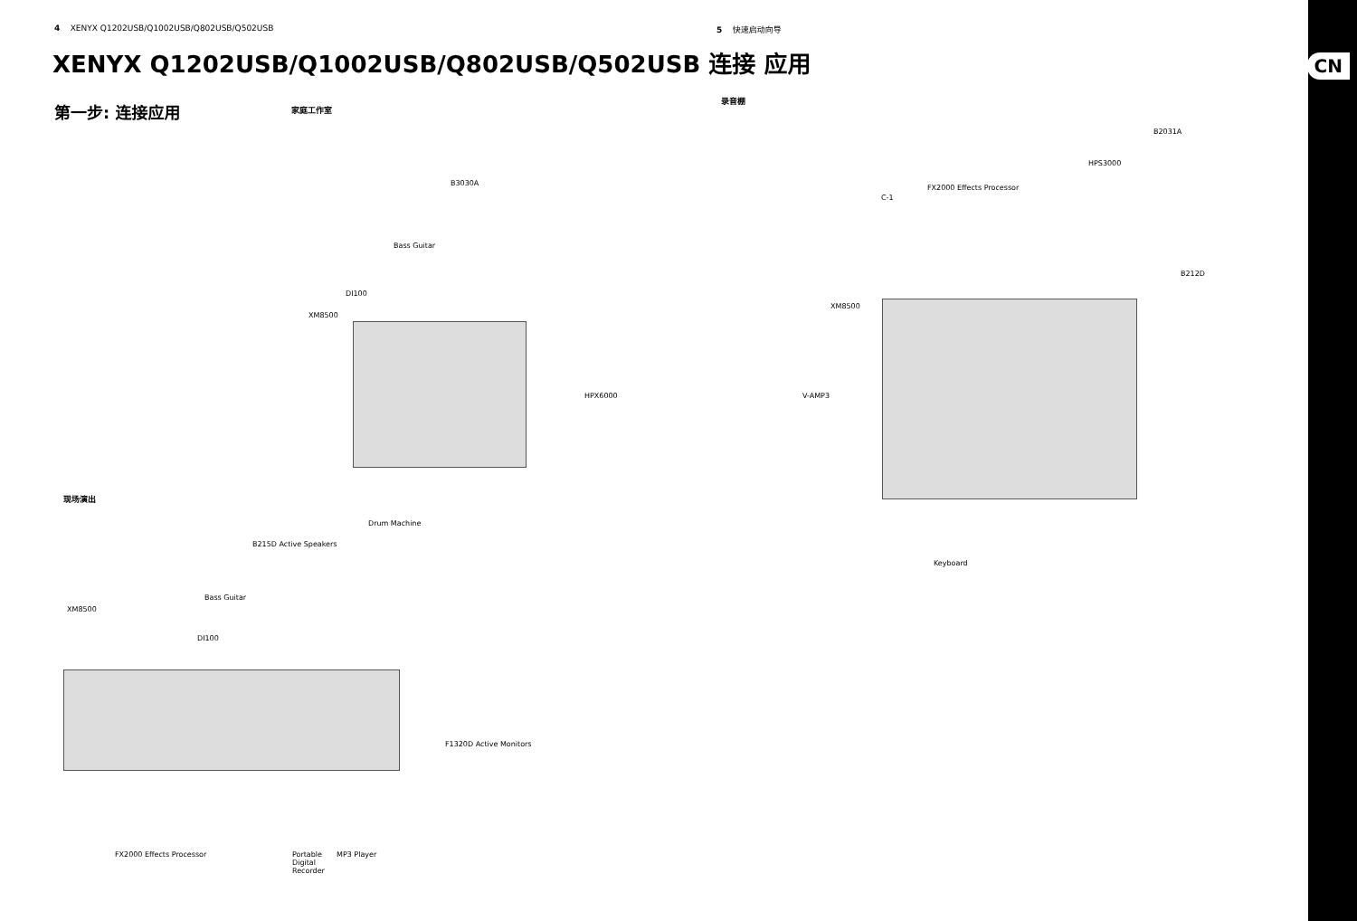4 XENYX Q1202USB/Q1002USB/Q802USB/Q502USB
5 快速启动向导
CN
XENYX Q1202USB/Q1002USB/Q802USB/Q502USB 连接 应用
第一步: 连接应用 家庭工作室
录音棚
现场演出
B3030A
Bass Guitar
DI100
XM8500
HPX6000
Drum Machine
B2031A
HPS3000
FX2000 Effects Processor
C-1
B212D
XM8500
V-AMP3
Keyboard
B215D Active Speakers
Bass Guitar
XM8500
DI100
F1320D Active Monitors
FX2000 Effects Processor
Portable
Digital
Recorder
MP3 Player